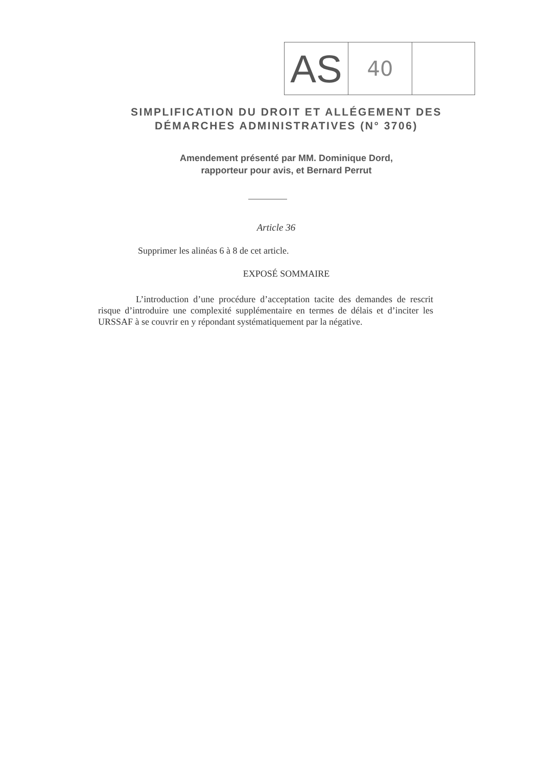AS
40
SIMPLIFICATION DU DROIT ET ALLÉGEMENT DES
DÉMARCHES ADMINISTRATIVES (N° 3706)
Amendement présenté par MM. Dominique Dord,
rapporteur pour avis, et Bernard Perrut
Article 36
Supprimer les alinéas 6 à 8 de cet article.
EXPOSÉ SOMMAIRE
L’introduction d’une procédure d’acceptation tacite des demandes de rescrit risque d’introduire une complexité supplémentaire en termes de délais et d’inciter les URSSAF à se couvrir en y répondant systématiquement par la négative.